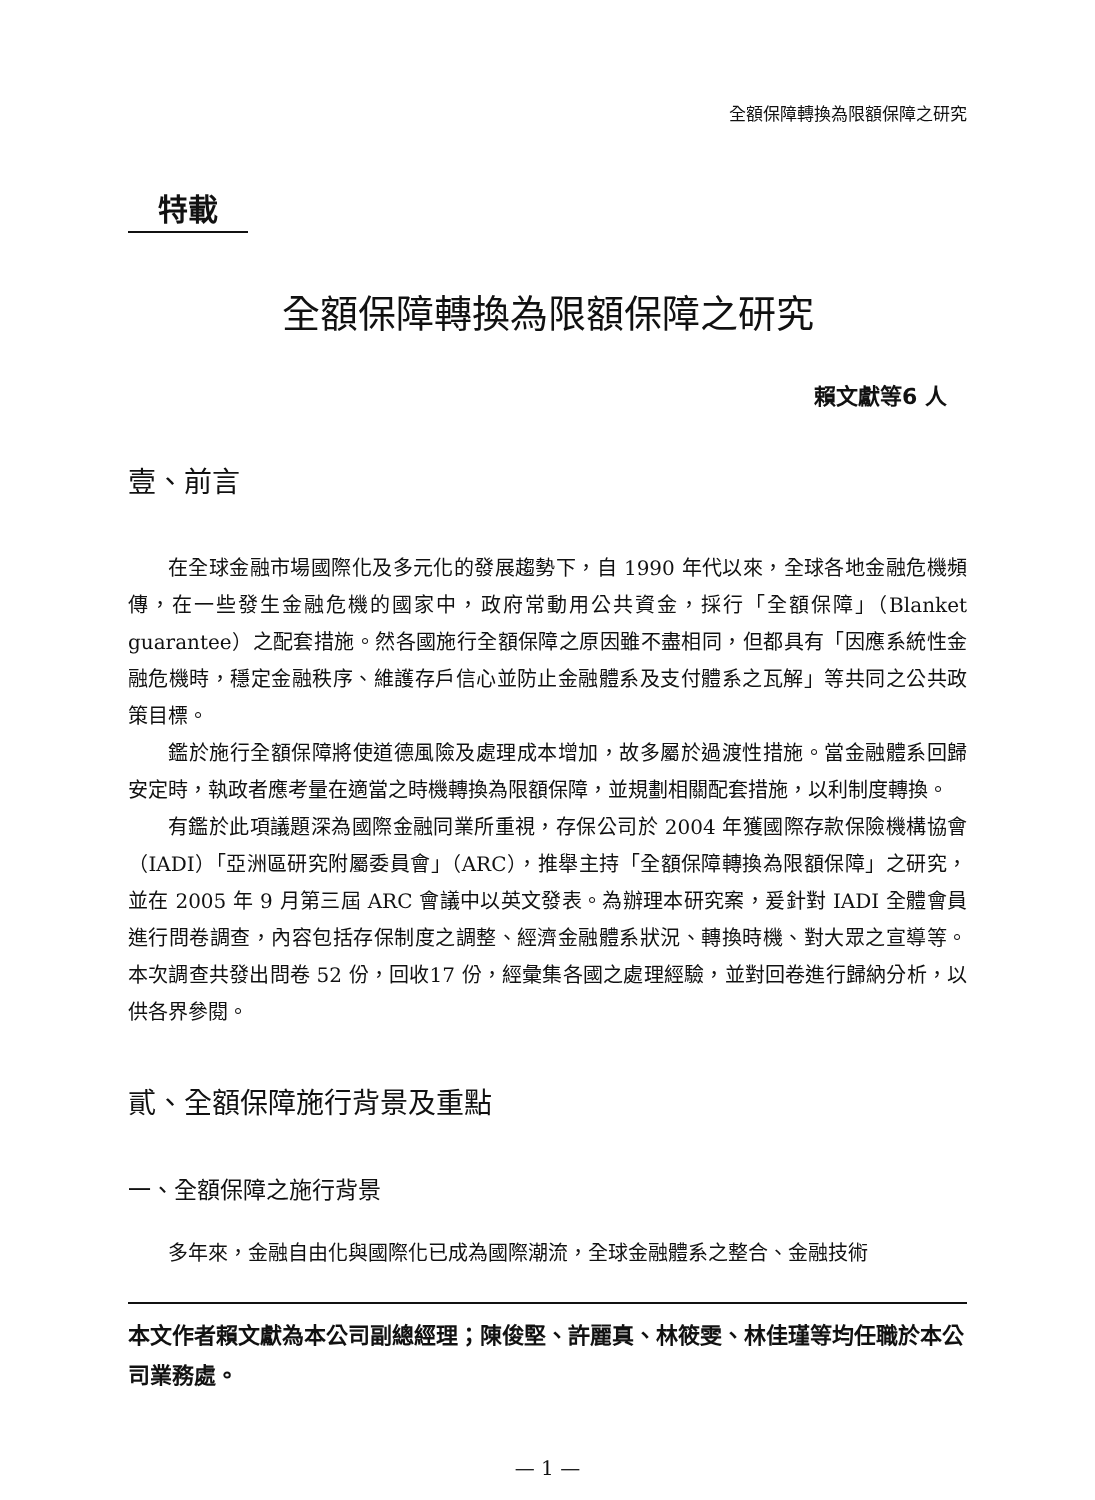全額保障轉換為限額保障之研究
特載
全額保障轉換為限額保障之研究
賴文獻等6 人
壹、前言
在全球金融市場國際化及多元化的發展趨勢下，自 1990 年代以來，全球各地金融危機頻傳，在一些發生金融危機的國家中，政府常動用公共資金，採行「全額保障」（Blanket guarantee）之配套措施。然各國施行全額保障之原因雖不盡相同，但都具有「因應系統性金融危機時，穩定金融秩序、維護存戶信心並防止金融體系及支付體系之瓦解」等共同之公共政策目標。
鑑於施行全額保障將使道德風險及處理成本增加，故多屬於過渡性措施。當金融體系回歸安定時，執政者應考量在適當之時機轉換為限額保障，並規劃相關配套措施，以利制度轉換。
有鑑於此項議題深為國際金融同業所重視，存保公司於 2004 年獲國際存款保險機構協會（IADI）「亞洲區研究附屬委員會」（ARC），推舉主持「全額保障轉換為限額保障」之研究，並在 2005 年 9 月第三屆 ARC 會議中以英文發表。為辦理本研究案，爰針對 IADI 全體會員進行問卷調查，內容包括存保制度之調整、經濟金融體系狀況、轉換時機、對大眾之宣導等。本次調查共發出問卷 52 份，回收17 份，經彙集各國之處理經驗，並對回卷進行歸納分析，以供各界參閱。
貳、全額保障施行背景及重點
一、全額保障之施行背景
多年來，金融自由化與國際化已成為國際潮流，全球金融體系之整合、金融技術
本文作者賴文獻為本公司副總經理；陳俊堅、許麗真、林筱雯、林佳瑾等均任職於本公司業務處。
— 1 —